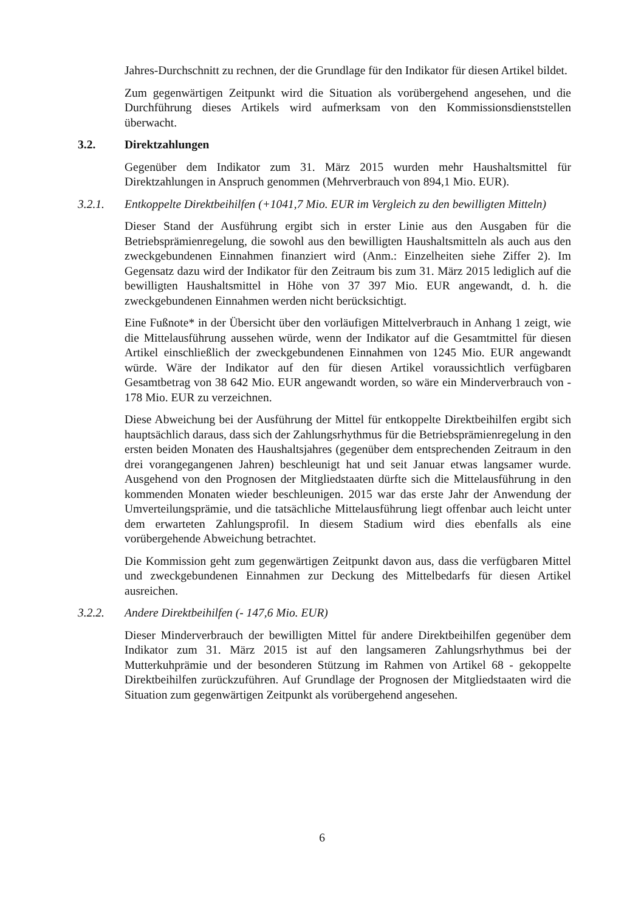Jahres-Durchschnitt zu rechnen, der die Grundlage für den Indikator für diesen Artikel bildet.
Zum gegenwärtigen Zeitpunkt wird die Situation als vorübergehend angesehen, und die Durchführung dieses Artikels wird aufmerksam von den Kommissionsdienststellen überwacht.
3.2. Direktzahlungen
Gegenüber dem Indikator zum 31. März 2015 wurden mehr Haushaltsmittel für Direktzahlungen in Anspruch genommen (Mehrverbrauch von 894,1 Mio. EUR).
3.2.1. Entkoppelte Direktbeihilfen (+1041,7 Mio. EUR im Vergleich zu den bewilligten Mitteln)
Dieser Stand der Ausführung ergibt sich in erster Linie aus den Ausgaben für die Betriebsprämienregelung, die sowohl aus den bewilligten Haushaltsmitteln als auch aus den zweckgebundenen Einnahmen finanziert wird (Anm.: Einzelheiten siehe Ziffer 2). Im Gegensatz dazu wird der Indikator für den Zeitraum bis zum 31. März 2015 lediglich auf die bewilligten Haushaltsmittel in Höhe von 37 397 Mio. EUR angewandt, d. h. die zweckgebundenen Einnahmen werden nicht berücksichtigt.
Eine Fußnote* in der Übersicht über den vorläufigen Mittelverbrauch in Anhang 1 zeigt, wie die Mittelausführung aussehen würde, wenn der Indikator auf die Gesamtmittel für diesen Artikel einschließlich der zweckgebundenen Einnahmen von 1245 Mio. EUR angewandt würde. Wäre der Indikator auf den für diesen Artikel voraussichtlich verfügbaren Gesamtbetrag von 38 642 Mio. EUR angewandt worden, so wäre ein Minderverbrauch von - 178 Mio. EUR zu verzeichnen.
Diese Abweichung bei der Ausführung der Mittel für entkoppelte Direktbeihilfen ergibt sich hauptsächlich daraus, dass sich der Zahlungsrhythmus für die Betriebsprämienregelung in den ersten beiden Monaten des Haushaltsjahres (gegenüber dem entsprechenden Zeitraum in den drei vorangegangenen Jahren) beschleunigt hat und seit Januar etwas langsamer wurde. Ausgehend von den Prognosen der Mitgliedstaaten dürfte sich die Mittelausführung in den kommenden Monaten wieder beschleunigen. 2015 war das erste Jahr der Anwendung der Umverteilungsprämie, und die tatsächliche Mittelausführung liegt offenbar auch leicht unter dem erwarteten Zahlungsprofil. In diesem Stadium wird dies ebenfalls als eine vorübergehende Abweichung betrachtet.
Die Kommission geht zum gegenwärtigen Zeitpunkt davon aus, dass die verfügbaren Mittel und zweckgebundenen Einnahmen zur Deckung des Mittelbedarfs für diesen Artikel ausreichen.
3.2.2. Andere Direktbeihilfen (- 147,6 Mio. EUR)
Dieser Minderverbrauch der bewilligten Mittel für andere Direktbeihilfen gegenüber dem Indikator zum 31. März 2015 ist auf den langsameren Zahlungsrhythmus bei der Mutterkuhprämie und der besonderen Stützung im Rahmen von Artikel 68 - gekoppelte Direktbeihilfen zurückzuführen. Auf Grundlage der Prognosen der Mitgliedstaaten wird die Situation zum gegenwärtigen Zeitpunkt als vorübergehend angesehen.
6